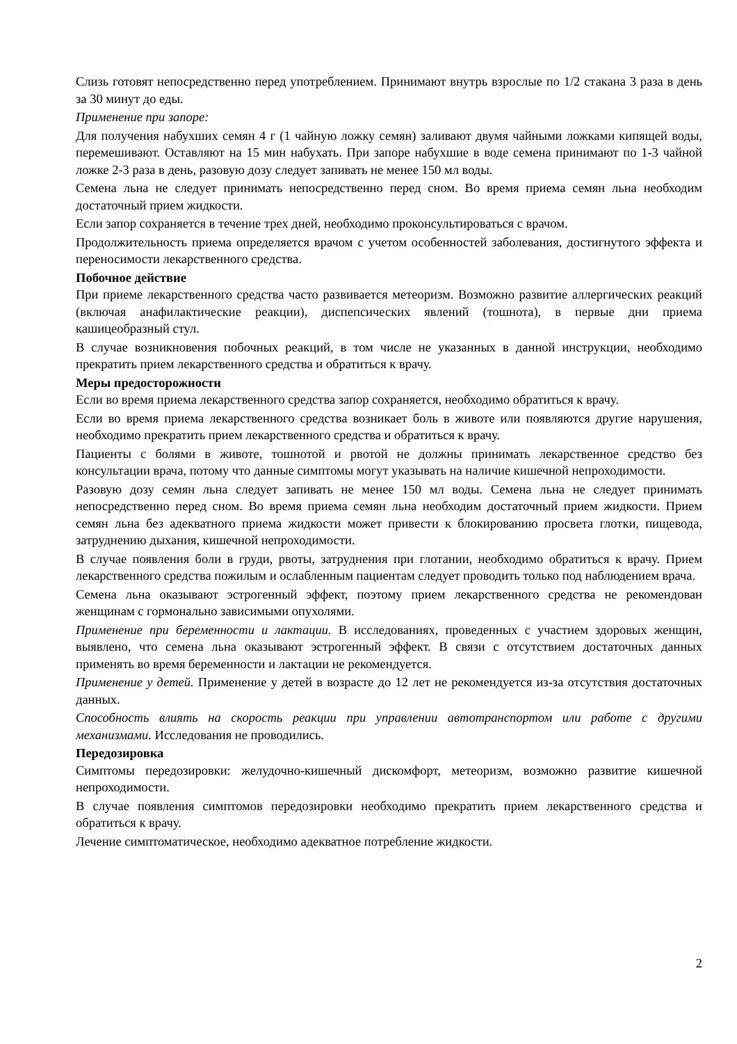Слизь готовят непосредственно перед употреблением. Принимают внутрь взрослые по 1/2 стакана 3 раза в день за 30 минут до еды.
Применение при запоре:
Для получения набухших семян 4 г (1 чайную ложку семян) заливают двумя чайными ложками кипящей воды, перемешивают. Оставляют на 15 мин набухать. При запоре набухшие в воде семена принимают по 1-3 чайной ложке 2-3 раза в день, разовую дозу следует запивать не менее 150 мл воды.
Семена льна не следует принимать непосредственно перед сном. Во время приема семян льна необходим достаточный прием жидкости.
Если запор сохраняется в течение трех дней, необходимо проконсультироваться с врачом.
Продолжительность приема определяется врачом с учетом особенностей заболевания, достигнутого эффекта и переносимости лекарственного средства.
Побочное действие
При приеме лекарственного средства часто развивается метеоризм. Возможно развитие аллергических реакций (включая анафилактические реакции), диспепсических явлений (тошнота), в первые дни приема кашицеобразный стул.
В случае возникновения побочных реакций, в том числе не указанных в данной инструкции, необходимо прекратить прием лекарственного средства и обратиться к врачу.
Меры предосторожности
Если во время приема лекарственного средства запор сохраняется, необходимо обратиться к врачу.
Если во время приема лекарственного средства возникает боль в животе или появляются другие нарушения, необходимо прекратить прием лекарственного средства и обратиться к врачу.
Пациенты с болями в животе, тошнотой и рвотой не должны принимать лекарственное средство без консультации врача, потому что данные симптомы могут указывать на наличие кишечной непроходимости.
Разовую дозу семян льна следует запивать не менее 150 мл воды. Семена льна не следует принимать непосредственно перед сном. Во время приема семян льна необходим достаточный прием жидкости. Прием семян льна без адекватного приема жидкости может привести к блокированию просвета глотки, пищевода, затруднению дыхания, кишечной непроходимости.
В случае появления боли в груди, рвоты, затруднения при глотании, необходимо обратиться к врачу. Прием лекарственного средства пожилым и ослабленным пациентам следует проводить только под наблюдением врача.
Семена льна оказывают эстрогенный эффект, поэтому прием лекарственного средства не рекомендован женщинам с гормонально зависимыми опухолями.
Применение при беременности и лактации. В исследованиях, проведенных с участием здоровых женщин, выявлено, что семена льна оказывают эстрогенный эффект. В связи с отсутствием достаточных данных применять во время беременности и лактации не рекомендуется.
Применение у детей. Применение у детей в возрасте до 12 лет не рекомендуется из-за отсутствия достаточных данных.
Способность влиять на скорость реакции при управлении автотранспортом или работе с другими механизмами. Исследования не проводились.
Передозировка
Симптомы передозировки: желудочно-кишечный дискомфорт, метеоризм, возможно развитие кишечной непроходимости.
В случае появления симптомов передозировки необходимо прекратить прием лекарственного средства и обратиться к врачу.
Лечение симптоматическое, необходимо адекватное потребление жидкости.
2